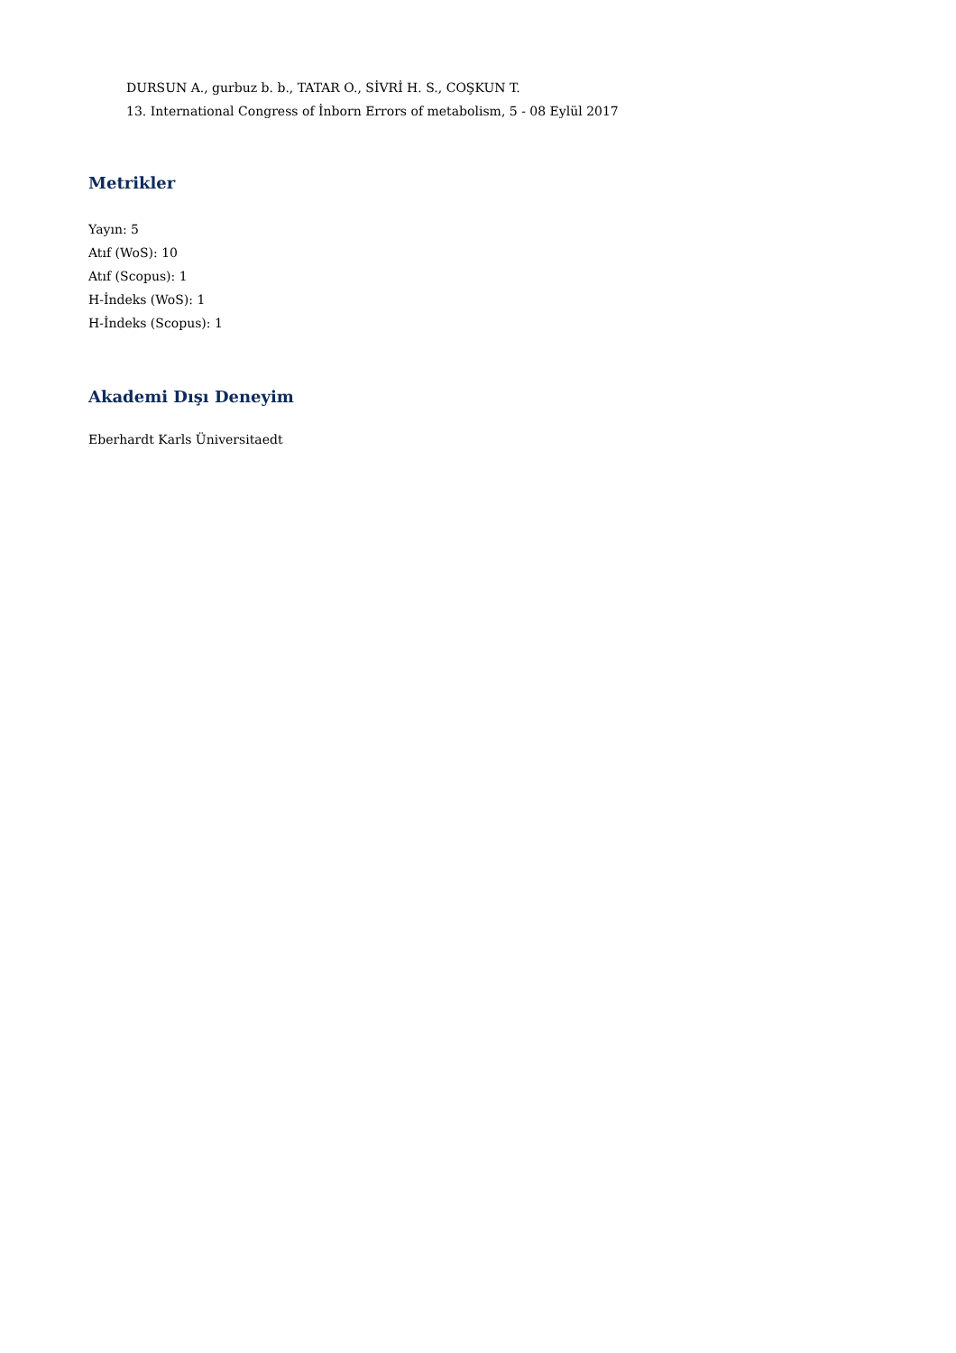DURSUN A., gurbuz b. b., TATAR O., SİVRİ H. S., COŞKUN T.
13. International Congress of İnborn Errors of metabolism, 5 - 08 Eylül 2017
Metrikler
Yayın: 5
Atıf (WoS): 10
Atıf (Scopus): 1
H-İndeks (WoS): 1
H-İndeks (Scopus): 1
Akademi Dışı Deneyim
Eberhardt Karls Üniversitaedt